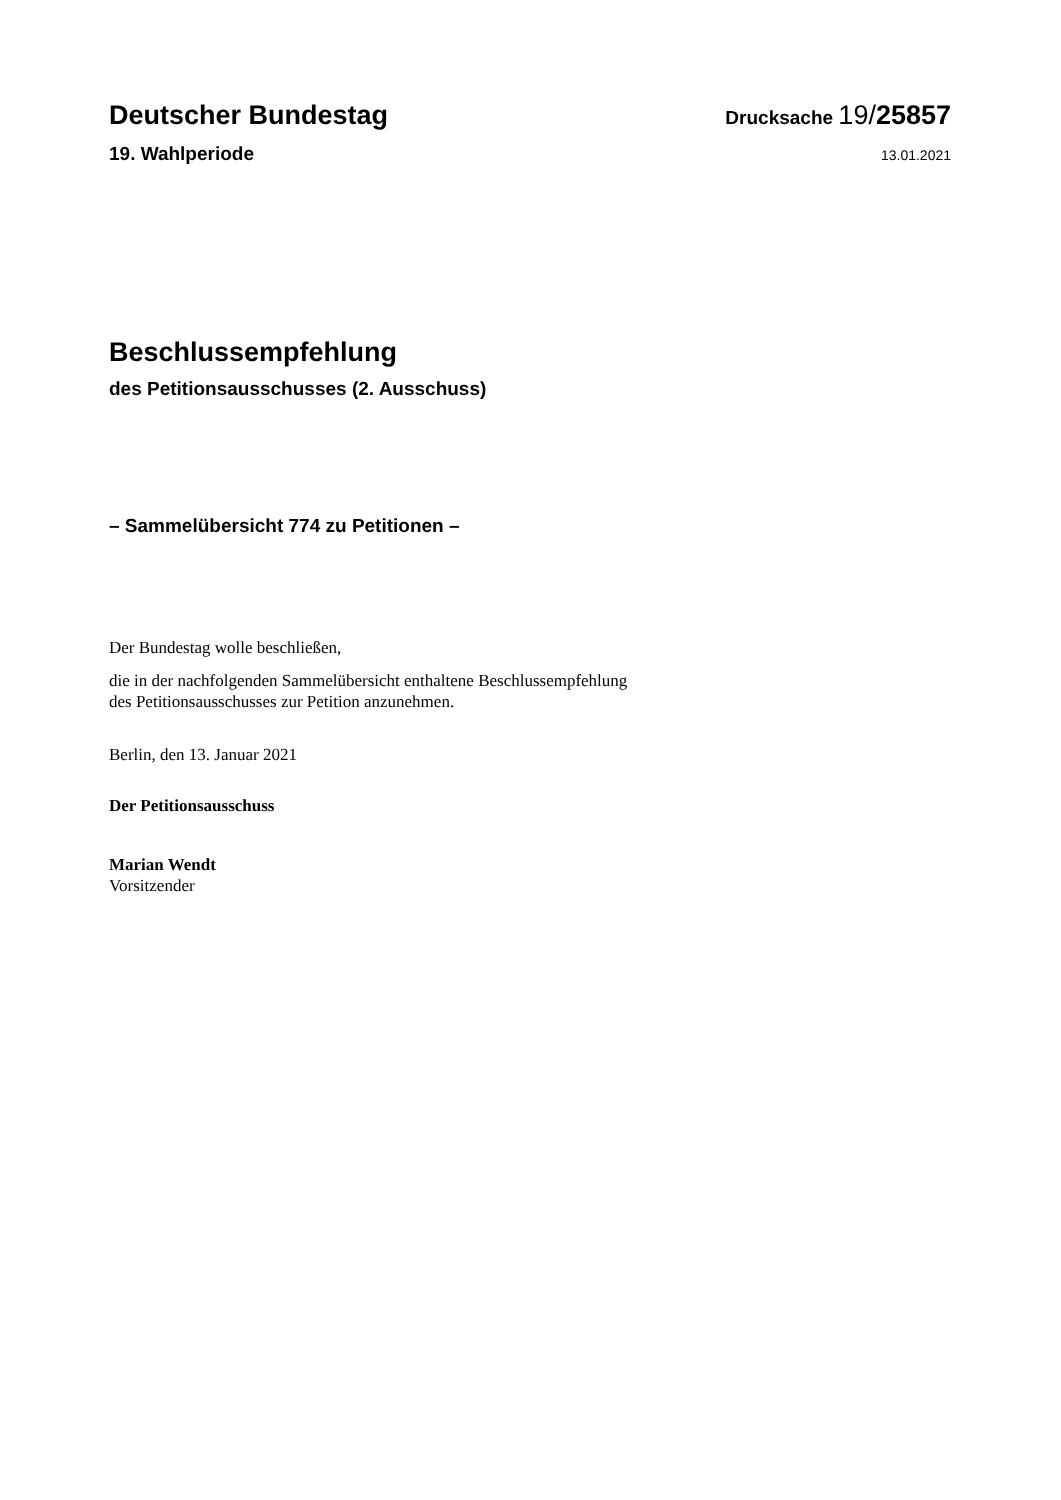Deutscher Bundestag
Drucksache 19/25857
19. Wahlperiode
13.01.2021
Beschlussempfehlung
des Petitionsausschusses (2. Ausschuss)
– Sammelübersicht 774 zu Petitionen –
Der Bundestag wolle beschließen,
die in der nachfolgenden Sammelübersicht enthaltene Beschlussempfehlung
des Petitionsausschusses zur Petition anzunehmen.
Berlin, den 13. Januar 2021
Der Petitionsausschuss
Marian Wendt
Vorsitzender